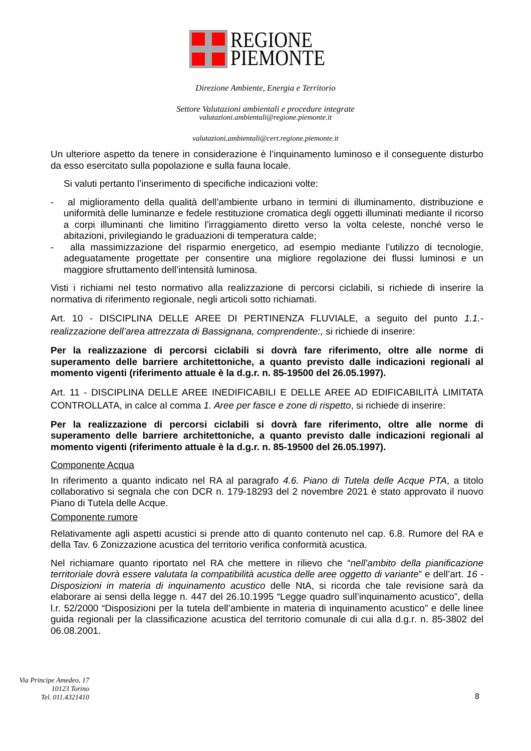REGIONE
PIEMONTE
Direzione Ambiente, Energia e Territorio
Settore Valutazioni ambientali e procedure integrate
valutazioni.ambientali@regione.piemonte.it
valutazioni.ambientali@cert.regione.piemonte.it
Un ulteriore aspetto da tenere in considerazione è l’inquinamento luminoso e il conseguente disturbo da esso esercitato sulla popolazione e sulla fauna locale.
Si valuti pertanto l’inserimento di specifiche indicazioni volte:
- al miglioramento della qualità dell’ambiente urbano in termini di illuminamento, distribuzione e uniformità delle luminanze e fedele restituzione cromatica degli oggetti illuminati mediante il ricorso a corpi illuminanti che limitino l’irraggiamento diretto verso la volta celeste, nonché verso le abitazioni, privilegiando le graduazioni di temperatura calde;
- alla massimizzazione del risparmio energetico, ad esempio mediante l’utilizzo di tecnologie, adeguatamente progettate per consentire una migliore regolazione dei flussi luminosi e un maggiore sfruttamento dell’intensità luminosa.
Visti i richiami nel testo normativo alla realizzazione di percorsi ciclabili, si richiede di inserire la normativa di riferimento regionale, negli articoli sotto richiamati.
Art. 10 - DISCIPLINA DELLE AREE DI PERTINENZA FLUVIALE, a seguito del punto 1.1.- realizzazione dell’area attrezzata di Bassignana, comprendente:, si richiede di inserire:
Per la realizzazione di percorsi ciclabili si dovrà fare riferimento, oltre alle norme di superamento delle barriere architettoniche, a quanto previsto dalle indicazioni regionali al momento vigenti (riferimento attuale è la d.g.r. n. 85-19500 del 26.05.1997).
Art. 11 - DISCIPLINA DELLE AREE INEDIFICABILI E DELLE AREE AD EDIFICABILITÀ LIMITATA CONTROLLATA, in calce al comma 1. Aree per fasce e zone di rispetto, si richiede di inserire:
Per la realizzazione di percorsi ciclabili si dovrà fare riferimento, oltre alle norme di superamento delle barriere architettoniche, a quanto previsto dalle indicazioni regionali al momento vigenti (riferimento attuale è la d.g.r. n. 85-19500 del 26.05.1997).
Componente Acqua
In riferimento a quanto indicato nel RA al paragrafo 4.6. Piano di Tutela delle Acque PTA, a titolo collaborativo si segnala che con DCR n. 179-18293 del 2 novembre 2021 è stato approvato il nuovo Piano di Tutela delle Acque.
Componente rumore
Relativamente agli aspetti acustici si prende atto di quanto contenuto nel cap. 6.8. Rumore del RA e della Tav. 6 Zonizzazione acustica del territorio verifica conformità acustica.
Nel richiamare quanto riportato nel RA che mettere in rilievo che “nell’ambito della pianificazione territoriale dovrà essere valutata la compatibilità acustica delle aree oggetto di variante” e dell’art. 16 - Disposizioni in materia di inquinamento acustico delle NtA, si ricorda che tale revisione sarà da elaborare ai sensi della legge n. 447 del 26.10.1995 “Legge quadro sull’inquinamento acustico”, della l.r. 52/2000 “Disposizioni per la tutela dell’ambiente in materia di inquinamento acustico” e delle linee guida regionali per la classificazione acustica del territorio comunale di cui alla d.g.r. n. 85-3802 del 06.08.2001.
Via Principe Amedeo, 17
10123 Torino
Tel. 011.4321410
8